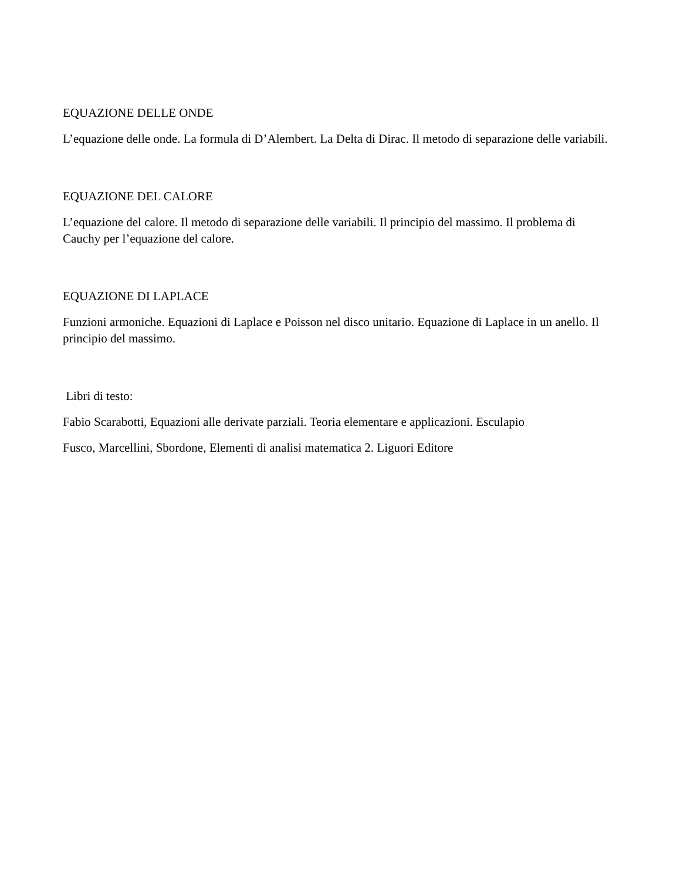EQUAZIONE DELLE ONDE
L’equazione delle onde. La formula di D’Alembert. La Delta di Dirac. Il metodo di separazione delle variabili.
EQUAZIONE DEL CALORE
L’equazione del calore. Il metodo di separazione delle variabili. Il principio del massimo. Il problema di Cauchy per l’equazione del calore.
EQUAZIONE DI LAPLACE
Funzioni armoniche. Equazioni di Laplace e Poisson nel disco unitario. Equazione di Laplace in un anello. Il principio del massimo.
Libri di testo:
Fabio Scarabotti, Equazioni alle derivate parziali. Teoria elementare e applicazioni. Esculapio
Fusco, Marcellini, Sbordone, Elementi di analisi matematica 2. Liguori Editore